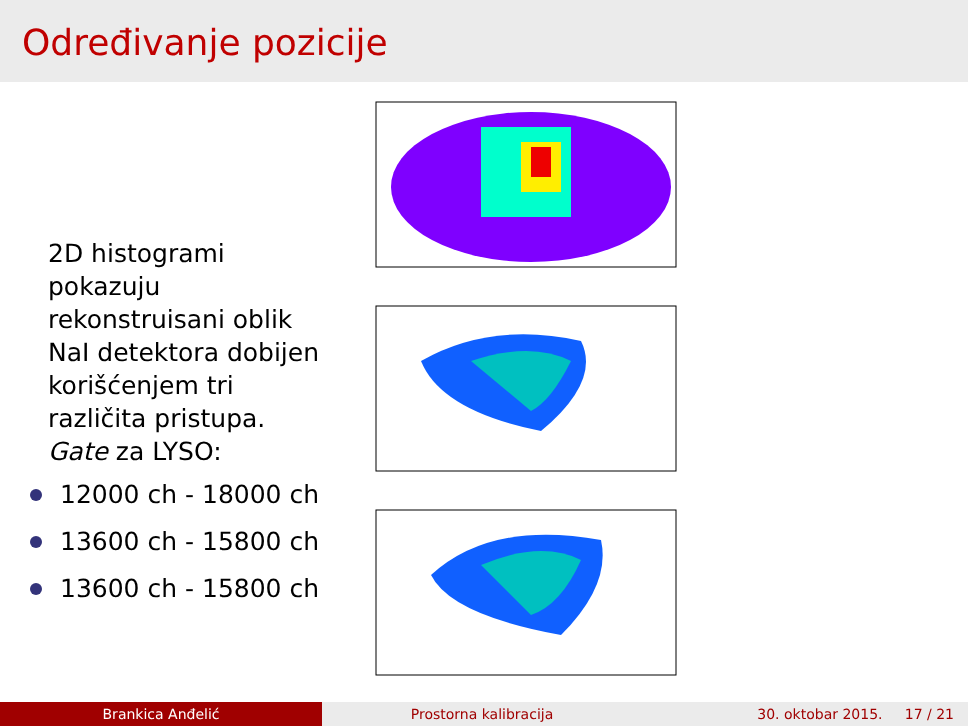Određivanje pozicije
2D histogrami pokazuju rekonstruisani oblik NaI detektora dobijen korišćenjem tri različita pristupa.
Gate za LYSO:
12000 ch - 18000 ch
13600 ch - 15800 ch
13600 ch - 15800 ch
Brankica Anđelić Prostorna kalibracija 30. oktobar 2015. 17 / 21